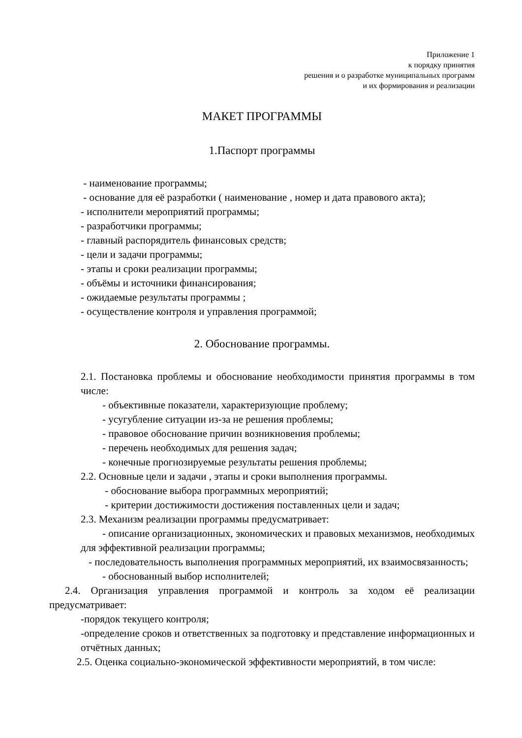Приложение 1
к порядку принятия
решения и о разработке муниципальных программ
и их формирования и реализации
МАКЕТ ПРОГРАММЫ
1.Паспорт программы
- наименование программы;
- основание для её разработки ( наименование , номер и дата правового акта);
- исполнители мероприятий программы;
- разработчики программы;
- главный распорядитель финансовых средств;
- цели и задачи программы;
- этапы и сроки реализации программы;
- объёмы и источники финансирования;
- ожидаемые результаты программы ;
- осуществление контроля и управления программой;
2. Обоснование программы.
2.1. Постановка проблемы и обоснование необходимости принятия программы в том числе:
- объективные показатели, характеризующие проблему;
- усугубление ситуации из-за не решения проблемы;
- правовое обоснование причин возникновения проблемы;
- перечень необходимых для решения задач;
- конечные прогнозируемые результаты решения проблемы;
2.2. Основные цели и задачи , этапы и сроки выполнения программы.
- обоснование выбора программных мероприятий;
- критерии достижимости достижения поставленных цели и задач;
2.3. Механизм реализации программы предусматривает:
- описание организационных, экономических и правовых механизмов, необходимых для эффективной реализации программы;
- последовательность выполнения программных мероприятий, их взаимосвязанность;
- обоснованный выбор исполнителей;
2.4. Организация управления программой и контроль за ходом её реализации предусматривает:
-порядок текущего контроля;
-определение сроков и ответственных за подготовку и представление информационных и отчётных данных;
2.5. Оценка социально-экономической эффективности мероприятий, в том числе: